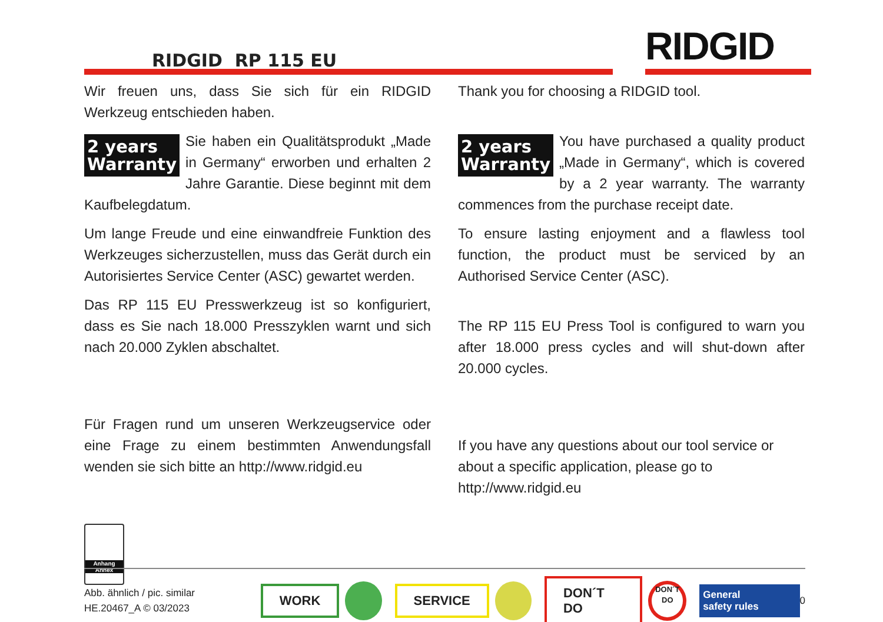RIDGID RP 115 EU RIDGID
Wir freuen uns, dass Sie sich für ein RIDGID Werkzeug entschieden haben.
2 years
Warranty Sie haben ein Qualitätsprodukt „Made in Germany“ erworben und erhalten 2 Jahre Garantie. Diese beginnt mit dem Kaufbelegdatum.
Um lange Freude und eine einwandfreie Funktion des Werkzeuges sicherzustellen, muss das Gerät durch ein Autorisiertes Service Center (ASC) gewartet werden.
Das RP 115 EU Presswerkzeug ist so konfiguriert, dass es Sie nach 18.000 Presszyklen warnt und sich nach 20.000 Zyklen abschaltet.
Für Fragen rund um unseren Werkzeugservice oder eine Frage zu einem bestimmten Anwendungsfall wenden sie sich bitte an http://www.ridgid.eu
Thank you for choosing a RIDGID tool.
2 years
Warranty You have purchased a quality product „Made in Germany“, which is covered by a 2 year warranty. The warranty commences from the purchase receipt date.
To ensure lasting enjoyment and a flawless tool function, the product must be serviced by an Authorised Service Center (ASC).
The RP 115 EU Press Tool is configured to warn you after 18.000 press cycles and will shut-down after 20.000 cycles.
If you have any questions about our tool service or about a specific application, please go to http://www.ridgid.eu
Anhang
Annex
Abb. ähnlich / pic. similar
HE.20467_A © 03/2023
WORK SERVICE DON´T DO DON´T DO General
safety rules 0